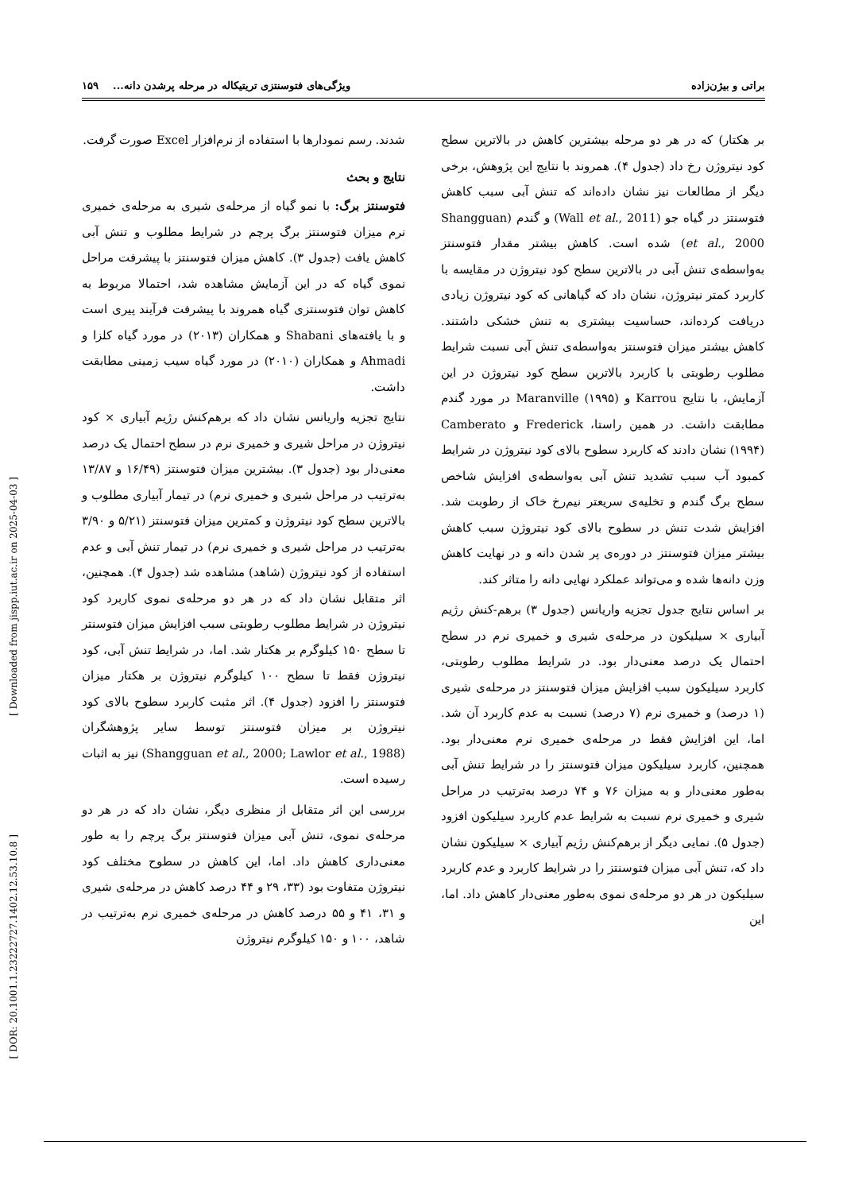براتی و بیژن‌زاده ویژگی‌های فتوسنتزی تریتیکاله در مرحله پرشدن دانه... ۱۵۹
[ Downloaded from jispp.iut.ac.ir on 2025-04-03 ]
[ DOR: 20.1001.1.23222727.1402.12.53.10.8 ]
شدند. رسم نمودارها با استفاده از نرم‌افزار Excel صورت گرفت.
نتایج و بحث
فتوسنتز برگ: با نمو گیاه از مرحله‌ی شیری به مرحله‌ی خمیری نرم میزان فتوسنتز برگ پرچم در شرایط مطلوب و تنش آبی کاهش یافت (جدول ۳). کاهش میزان فتوسنتز با پیشرفت مراحل نموی گیاه که در این آزمایش مشاهده شد، احتمالا مربوط به کاهش توان فتوسنتزی گیاه همروند با پیشرفت فرآیند پیری است و با یافته‌های Shabani و همکاران (۲۰۱۳) در مورد گیاه کلزا و Ahmadi و همکاران (۲۰۱۰) در مورد گیاه سیب زمینی مطابقت داشت.
نتایج تجزیه واریانس نشان داد که برهم‌کنش رژیم آبیاری × کود نیتروژن در مراحل شیری و خمیری نرم در سطح احتمال یک درصد معنی‌دار بود (جدول ۳). بیشترین میزان فتوسنتز (۱۶/۴۹ و ۱۳/۸۷ به‌ترتیب در مراحل شیری و خمیری نرم) در تیمار آبیاری مطلوب و بالاترین سطح کود نیتروژن و کمترین میزان فتوسنتز (۵/۲۱ و ۳/۹۰ به‌ترتیب در مراحل شیری و خمیری نرم) در تیمار تنش آبی و عدم استفاده از کود نیتروژن (شاهد) مشاهده شد (جدول ۴). همچنین، اثر متقابل نشان داد که در هر دو مرحله‌ی نموی کاربرد کود نیتروژن در شرایط مطلوب رطوبتی سبب افزایش میزان فتوسنتر تا سطح ۱۵۰ کیلوگرم بر هکتار شد. اما، در شرایط تنش آبی، کود نیتروژن فقط تا سطح ۱۰۰ کیلوگرم نیتروژن بر هکتار میزان فتوسنتز را افزود (جدول ۴). اثر مثبت کاربرد سطوح بالای کود نیتروژن بر میزان فتوسنتز توسط سایر پژوهشگران (Shangguan et al., 2000; Lawlor et al., 1988) نیز به اثبات رسیده است.
بررسی این اثر متقابل از منظری دیگر، نشان داد که در هر دو مرحله‌ی نموی، تنش آبی میزان فتوسنتز برگ پرچم را به طور معنی‌داری کاهش داد. اما، این کاهش در سطوح مختلف کود نیتروژن متفاوت بود (۳۳، ۲۹ و ۴۴ درصد کاهش در مرحله‌ی شیری و ۳۱، ۴۱ و ۵۵ درصد کاهش در مرحله‌ی خمیری نرم به‌ترتیب در شاهد، ۱۰۰ و ۱۵۰ کیلوگرم نیتروژن
بر هکتار) که در هر دو مرحله بیشترین کاهش در بالاترین سطح کود نیتروژن رخ داد (جدول ۴). همروند با نتایج این پژوهش، برخی دیگر از مطالعات نیز نشان داده‌اند که تنش آبی سبب کاهش فتوسنتز در گیاه جو (Wall et al., 2011) و گندم (Shangguan et al., 2000) شده است. کاهش بیشتر مقدار فتوسنتز به‌واسطه‌ی تنش آبی در بالاترین سطح کود نیتروژن در مقایسه با کاربرد کمتر نیتروژن، نشان داد که گیاهانی که کود نیتروژن زیادی دریافت کرده‌اند، حساسیت بیشتری به تنش خشکی داشتند. کاهش بیشتر میزان فتوسنتز به‌واسطه‌ی تنش آبی نسبت شرایط مطلوب رطوبتی با کاربرد بالاترین سطح کود نیتروژن در این آزمایش، با نتایج Karrou و Maranville (۱۹۹۵) در مورد گندم مطابقت داشت. در همین راستا، Frederick و Camberato (۱۹۹۴) نشان دادند که کاربرد سطوح بالای کود نیتروژن در شرایط کمبود آب سبب تشدید تنش آبی به‌واسطه‌ی افزایش شاخص سطح برگ گندم و تخلیه‌ی سریعتر نیم‌رخ خاک از رطوبت شد. افزایش شدت تنش در سطوح بالای کود نیتروژن سبب کاهش بیشتر میزان فتوسنتز در دوره‌ی پر شدن دانه و در نهایت کاهش وزن دانه‌ها شده و می‌تواند عملکرد نهایی دانه را متاثر کند.
بر اساس نتایج جدول تجزیه واریانس (جدول ۳) برهم-کنش رژیم آبیاری × سیلیکون در مرحله‌ی شیری و خمیری نرم در سطح احتمال یک درصد معنی‌دار بود. در شرایط مطلوب رطوبتی، کاربرد سیلیکون سبب افزایش میزان فتوسنتز در مرحله‌ی شیری (۱ درصد) و خمیری نرم (۷ درصد) نسبت به عدم کاربرد آن شد. اما، این افزایش فقط در مرحله‌ی خمیری نرم معنی‌دار بود. همچنین، کاربرد سیلیکون میزان فتوسنتز را در شرایط تنش آبی به‌طور معنی‌دار و به میزان ۷۶ و ۷۴ درصد به‌ترتیب در مراحل شیری و خمیری نرم نسبت به شرایط عدم کاربرد سیلیکون افزود (جدول ۵). نمایی دیگر از برهم‌کنش رژیم آبیاری × سیلیکون نشان داد که، تنش آبی میزان فتوسنتز را در شرایط کاربرد و عدم کاربرد سیلیکون در هر دو مرحله‌ی نموی به‌طور معنی‌دار کاهش داد. اما، این